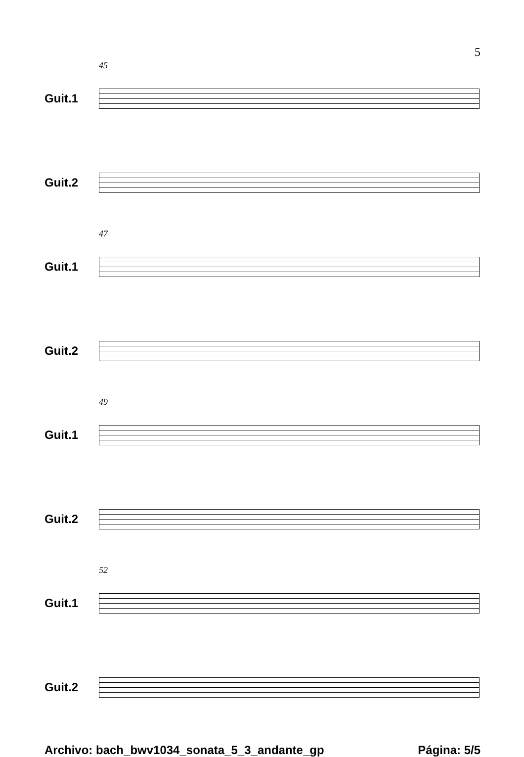5
45
Guit.1
Guit.2
47
Guit.1
Guit.2
49
Guit.1
Guit.2
52
Guit.1
Guit.2
Archivo: bach_bwv1034_sonata_5_3_andante_gp Página: 5/5